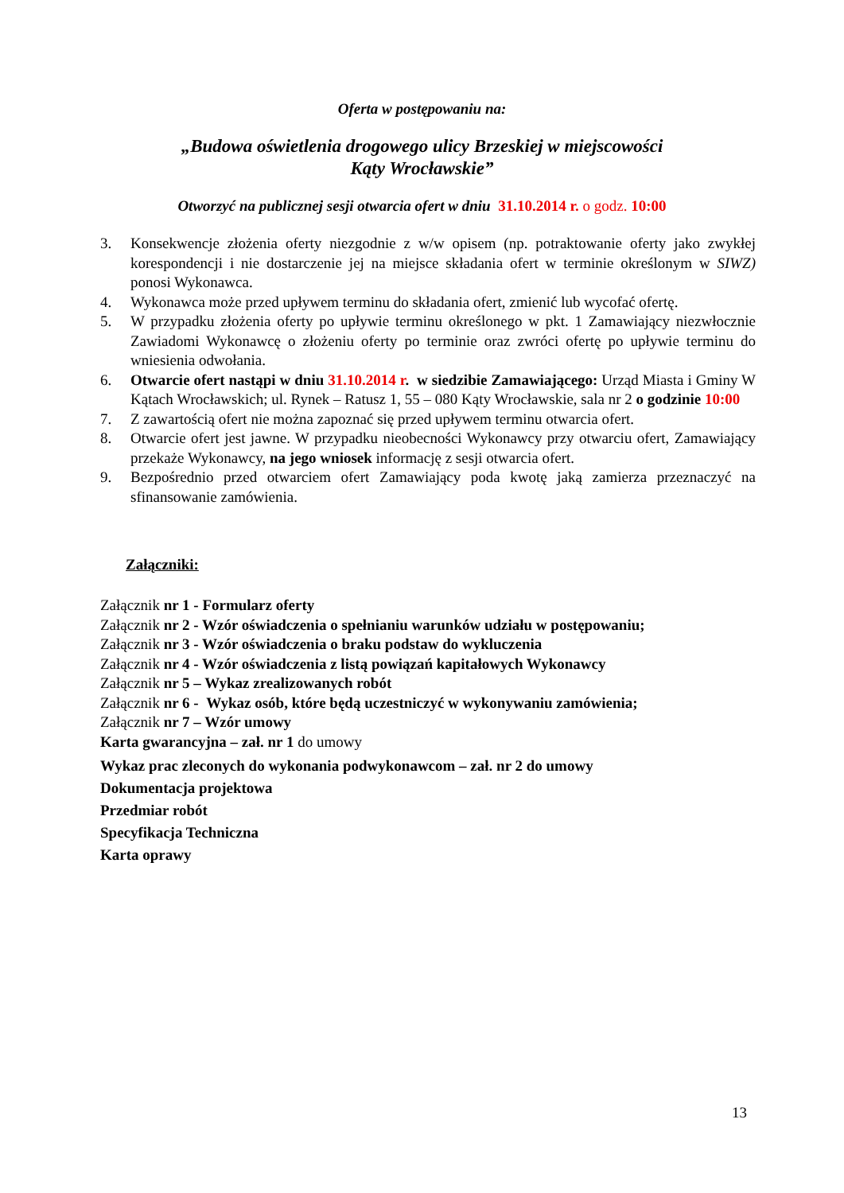Oferta w postępowaniu na:
„Budowa oświetlenia drogowego ulicy Brzeskiej w miejscowości
Kąty Wrocławskie”
Otworzyć na publicznej sesji otwarcia ofert w dniu 31.10.2014 r. o godz. 10:00
3. Konsekwencje złożenia oferty niezgodnie z w/w opisem (np. potraktowanie oferty jako zwykłej korespondencji i nie dostarczenie jej na miejsce składania ofert w terminie określonym w SIWZ) ponosi Wykonawca.
4. Wykonawca może przed upływem terminu do składania ofert, zmienić lub wycofać ofertę.
5. W przypadku złożenia oferty po upływie terminu określonego w pkt. 1 Zamawiający niezwłocznie Zawiadomi Wykonawcę o złożeniu oferty po terminie oraz zwróci ofertę po upływie terminu do wniesienia odwołania.
6. Otwarcie ofert nastąpi w dniu 31.10.2014 r. w siedzibie Zamawiającego: Urząd Miasta i Gminy W Kątach Wrocławskich; ul. Rynek – Ratusz 1, 55 – 080 Kąty Wrocławskie, sala nr 2 o godzinie 10:00
7. Z zawartością ofert nie można zapoznać się przed upływem terminu otwarcia ofert.
8. Otwarcie ofert jest jawne. W przypadku nieobecności Wykonawcy przy otwarciu ofert, Zamawiający przekaże Wykonawcy, na jego wniosek informację z sesji otwarcia ofert.
9. Bezpośrednio przed otwarciem ofert Zamawiający poda kwotę jaką zamierza przeznaczyć na sfinansowanie zamówienia.
Załączniki:
Załącznik nr 1 - Formularz oferty
Załącznik nr 2 - Wzór oświadczenia o spełnianiu warunków udziału w postępowaniu;
Załącznik nr 3 - Wzór oświadczenia o braku podstaw do wykluczenia
Załącznik nr 4 - Wzór oświadczenia z listą powiązań kapitałowych Wykonawcy
Załącznik nr 5 – Wykaz zrealizowanych robót
Załącznik nr 6 - Wykaz osób, które będą uczestniczyć w wykonywaniu zamówienia;
Załącznik nr 7 – Wzór umowy
Karta gwarancyjna – zał. nr 1 do umowy
Wykaz prac zleconych do wykonania podwykonawcom – zał. nr 2 do umowy
Dokumentacja projektowa
Przedmiar robót
Specyfikacja Techniczna
Karta oprawy
13